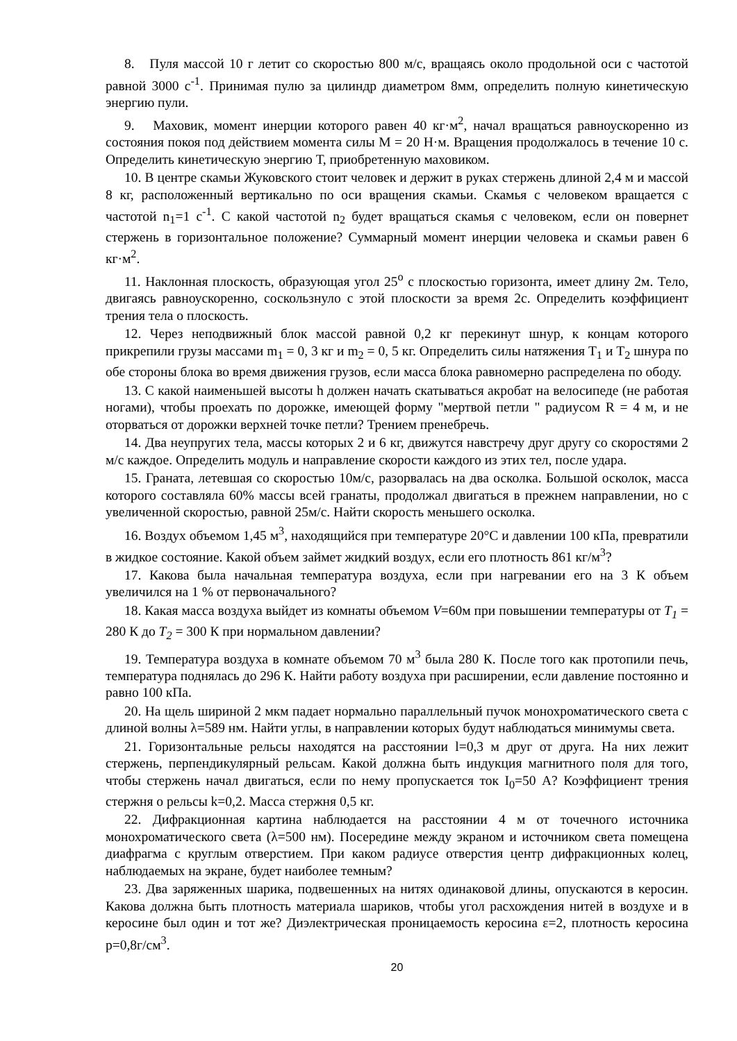8. Пуля массой 10 г летит со скоростью 800 м/с, вращаясь около продольной оси с частотой равной 3000 с<sup>-1</sup>. Принимая пулю за цилиндр диаметром 8мм, определить полную кинетическую энергию пули.
9. Маховик, момент инерции которого равен 40 кг·м<sup>2</sup>, начал вращаться равноускоренно из состояния покоя под действием момента силы М = 20 Н·м. Вращения продолжалось в течение 10 с. Определить кинетическую энергию Т, приобретенную маховиком.
10. В центре скамьи Жуковского стоит человек и держит в руках стержень длиной 2,4 м и массой 8 кг, расположенный вертикально по оси вращения скамьи. Скамья с человеком вращается с частотой n<sub>1</sub>=1 с<sup>-1</sup>. С какой частотой n<sub>2</sub> будет вращаться скамья с человеком, если он повернет стержень в горизонтальное положение? Суммарный момент инерции человека и скамьи равен 6 кг·м<sup>2</sup>.
11. Наклонная плоскость, образующая угол 25<sup>о</sup> с плоскостью горизонта, имеет длину 2м. Тело, двигаясь равноускоренно, соскользнуло с этой плоскости за время 2с. Определить коэффициент трения тела о плоскость.
12. Через неподвижный блок массой равной 0,2 кг перекинут шнур, к концам которого прикрепили грузы массами m<sub>1</sub> = 0, 3 кг и m<sub>2</sub> = 0, 5 кг. Определить силы натяжения T<sub>1</sub> и T<sub>2</sub> шнура по обе стороны блока во время движения грузов, если масса блока равномерно распределена по ободу.
13. С какой наименьшей высоты h должен начать скатываться акробат на велосипеде (не работая ногами), чтобы проехать по дорожке, имеющей форму "мертвой петли " радиусом R = 4 м, и не оторваться от дорожки верхней точке петли? Трением пренебречь.
14. Два неупругих тела, массы которых 2 и 6 кг, движутся навстречу друг другу со скоростями 2 м/с каждое. Определить модуль и направление скорости каждого из этих тел, после удара.
15. Граната, летевшая со скоростью 10м/с, разорвалась на два осколка. Большой осколок, масса которого составляла 60% массы всей гранаты, продолжал двигаться в прежнем направлении, но с увеличенной скоростью, равной 25м/с. Найти скорость меньшего осколка.
16. Воздух объемом 1,45 м<sup>3</sup>, находящийся при температуре 20°С и давлении 100 кПа, превратили в жидкое состояние. Какой объем займет жидкий воздух, если его плотность 861 кг/м<sup>3</sup>?
17. Какова была начальная температура воздуха, если при нагревании его на 3 К объем увеличился на 1 % от первоначального?
18. Какая масса воздуха выйдет из комнаты объемом V=60м при повышении температуры от T<sub>1</sub> = 280 К до T<sub>2</sub> = 300 К при нормальном давлении?
19. Температура воздуха в комнате объемом 70 м<sup>3</sup> была 280 К. После того как протопили печь, температура поднялась до 296 К. Найти работу воздуха при расширении, если давление постоянно и равно 100 кПа.
20. На щель шириной 2 мкм падает нормально параллельный пучок монохроматического света с длиной волны λ=589 нм. Найти углы, в направлении которых будут наблюдаться минимумы света.
21. Горизонтальные рельсы находятся на расстоянии l=0,3 м друг от друга. На них лежит стержень, перпендикулярный рельсам. Какой должна быть индукция магнитного поля для того, чтобы стержень начал двигаться, если по нему пропускается ток I<sub>0</sub>=50 А? Коэффициент трения стержня о рельсы k=0,2. Масса стержня 0,5 кг.
22. Дифракционная картина наблюдается на расстоянии 4 м от точечного источника монохроматического света (λ=500 нм). Посередине между экраном и источником света помещена диафрагма с круглым отверстием. При каком радиусе отверстия центр дифракционных колец, наблюдаемых на экране, будет наиболее темным?
23. Два заряженных шарика, подвешенных на нитях одинаковой длины, опускаются в керосин. Какова должна быть плотность материала шариков, чтобы угол расхождения нитей в воздухе и в керосине был один и тот же? Диэлектрическая проницаемость керосина ε=2, плотность керосина p=0,8г/см<sup>3</sup>.
20